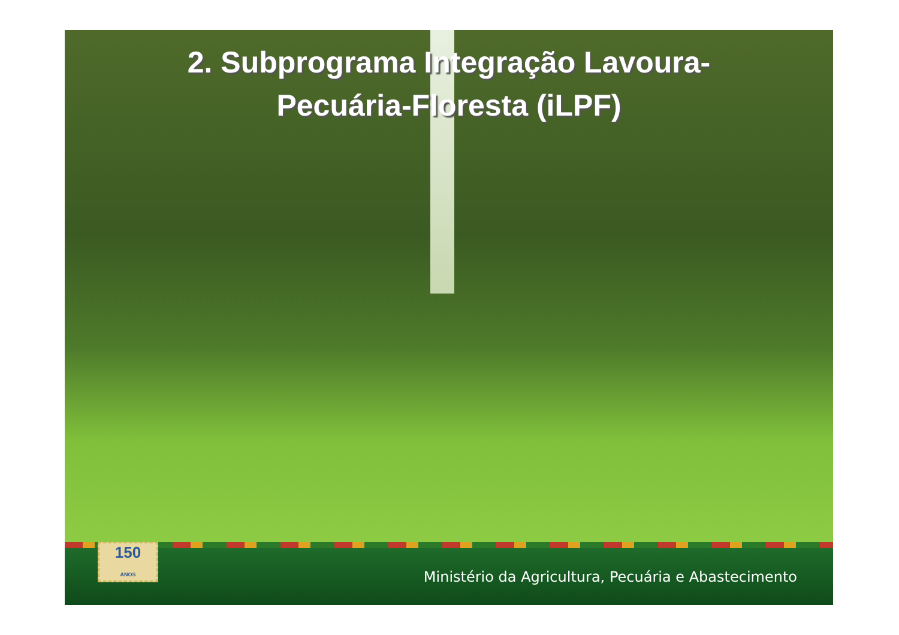2. Subprograma Integração Lavoura-
Pecuária-Floresta (iLPF)
150
ANOS
Ministério da Agricultura, Pecuária e Abastecimento